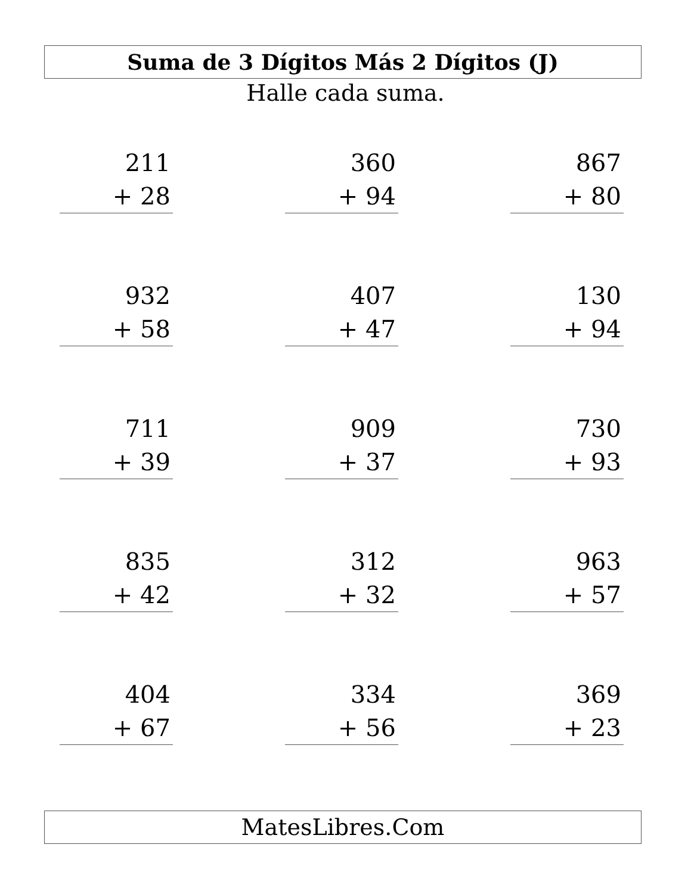Suma de 3 Dígitos Más 2 Dígitos (J)
Halle cada suma.
211
+ 28
360
+ 94
867
+ 80
932
+ 58
407
+ 47
130
+ 94
711
+ 39
909
+ 37
730
+ 93
835
+ 42
312
+ 32
963
+ 57
404
+ 67
334
+ 56
369
+ 23
MatesLibres.Com